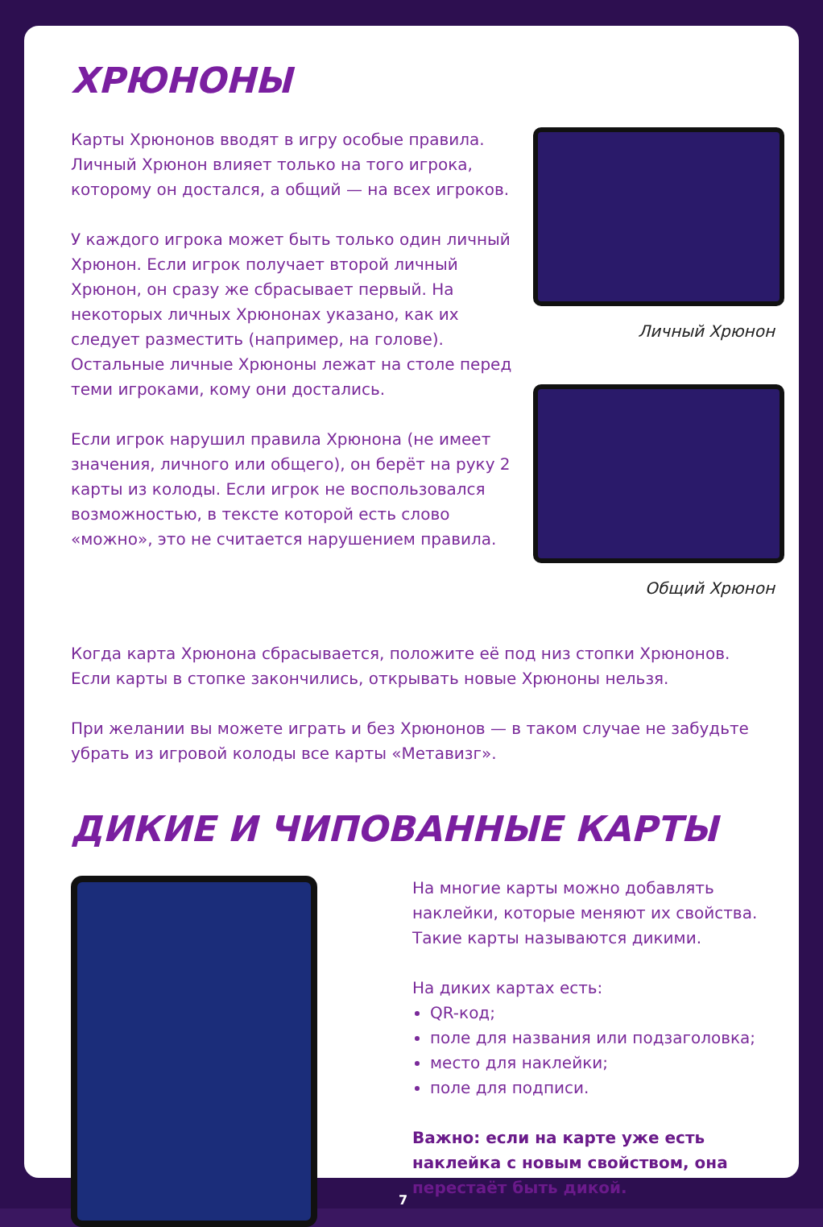ХРЮНОНЫ
Карты Хрюнонов вводят в игру особые правила. Личный Хрюнон влияет только на того игрока, которому он достался, а общий — на всех игроков.
У каждого игрока может быть только один личный Хрюнон. Если игрок получает второй личный Хрюнон, он сразу же сбрасывает первый. На некоторых личных Хрюнонах указано, как их следует разместить (например, на голове). Остальные личные Хрюноны лежат на столе перед теми игроками, кому они достались.
Если игрок нарушил правила Хрюнона (не имеет значения, личного или общего), он берёт на руку 2 карты из колоды. Если игрок не воспользовался возможностью, в тексте которой есть слово «можно», это не считается нарушением правила.
Личный Хрюнон
Общий Хрюнон
Когда карта Хрюнона сбрасывается, положите её под низ стопки Хрюнонов. Если карты в стопке закончились, открывать новые Хрюноны нельзя.
При желании вы можете играть и без Хрюнонов — в таком случае не забудьте убрать из игровой колоды все карты «Метавизг».
ДИКИЕ И ЧИПОВАННЫЕ КАРТЫ
На многие карты можно добавлять наклейки, которые меняют их свойства. Такие карты называются дикими.
На диких картах есть:
QR-код;
поле для названия или подзаголовка;
место для наклейки;
поле для подписи.
Важно: если на карте уже есть наклейка с новым свойством, она перестаёт быть дикой.
7